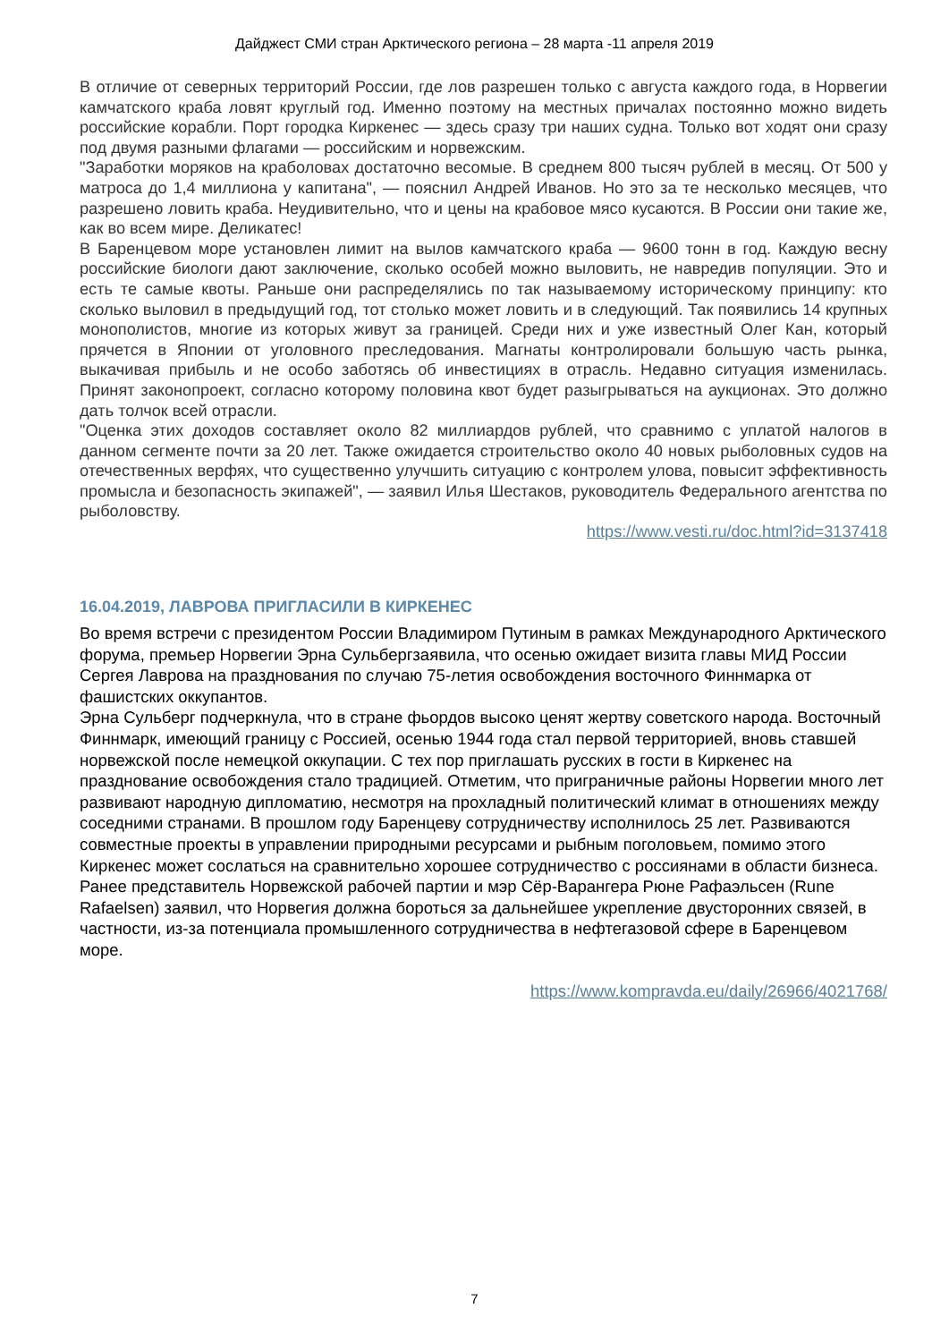Дайджест СМИ стран Арктического региона – 28 марта -11 апреля 2019
В отличие от северных территорий России, где лов разрешен только с августа каждого года, в Норвегии камчатского краба ловят круглый год. Именно поэтому на местных причалах постоянно можно видеть российские корабли. Порт городка Киркенес — здесь сразу три наших судна. Только вот ходят они сразу под двумя разными флагами — российским и норвежским.
"Заработки моряков на краболовах достаточно весомые. В среднем 800 тысяч рублей в месяц. От 500 у матроса до 1,4 миллиона у капитана", — пояснил Андрей Иванов. Но это за те несколько месяцев, что разрешено ловить краба. Неудивительно, что и цены на крабовое мясо кусаются. В России они такие же, как во всем мире. Деликатес!
В Баренцевом море установлен лимит на вылов камчатского краба — 9600 тонн в год. Каждую весну российские биологи дают заключение, сколько особей можно выловить, не навредив популяции. Это и есть те самые квоты. Раньше они распределялись по так называемому историческому принципу: кто сколько выловил в предыдущий год, тот столько может ловить и в следующий. Так появились 14 крупных монополистов, многие из которых живут за границей. Среди них и уже известный Олег Кан, который прячется в Японии от уголовного преследования. Магнаты контролировали большую часть рынка, выкачивая прибыль и не особо заботясь об инвестициях в отрасль. Недавно ситуация изменилась. Принят законопроект, согласно которому половина квот будет разыгрываться на аукционах. Это должно дать толчок всей отрасли.
"Оценка этих доходов составляет около 82 миллиардов рублей, что сравнимо с уплатой налогов в данном сегменте почти за 20 лет. Также ожидается строительство около 40 новых рыболовных судов на отечественных верфях, что существенно улучшить ситуацию с контролем улова, повысит эффективность промысла и безопасность экипажей", — заявил Илья Шестаков, руководитель Федерального агентства по рыболовству.
https://www.vesti.ru/doc.html?id=3137418
16.04.2019, ЛАВРОВА ПРИГЛАСИЛИ В КИРКЕНЕС
Во время встречи с президентом России Владимиром Путиным в рамках Международного Арктического форума, премьер Норвегии Эрна Сульбергзаявила, что осенью ожидает визита главы МИД России Сергея Лаврова на празднования по случаю 75-летия освобождения восточного Финнмарка от фашистских оккупантов.
Эрна Сульберг подчеркнула, что в стране фьордов высоко ценят жертву советского народа. Восточный Финнмарк, имеющий границу с Россией, осенью 1944 года стал первой территорией, вновь ставшей норвежской после немецкой оккупации. С тех пор приглашать русских в гости в Киркенес на празднование освобождения стало традицией. Отметим, что приграничные районы Норвегии много лет развивают народную дипломатию, несмотря на прохладный политический климат в отношениях между соседними странами. В прошлом году Баренцеву сотрудничеству исполнилось 25 лет. Развиваются совместные проекты в управлении природными ресурсами и рыбным поголовьем, помимо этого Киркенес может сослаться на сравнительно хорошее сотрудничество с россиянами в области бизнеса.
Ранее представитель Норвежской рабочей партии и мэр Сёр-Варангера Рюне Рафаэльсен (Rune Rafaelsen) заявил, что Норвегия должна бороться за дальнейшее укрепление двусторонних связей, в частности, из-за потенциала промышленного сотрудничества в нефтегазовой сфере в Баренцевом море.
https://www.kompravda.eu/daily/26966/4021768/
7